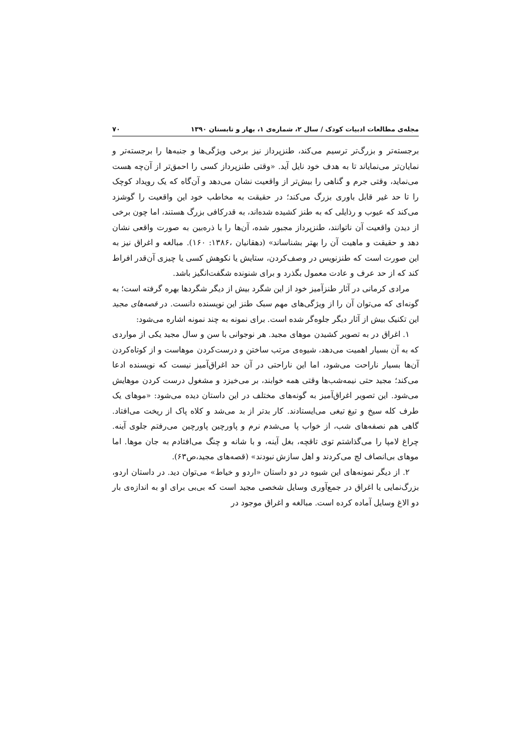مجله‌ی مطالعات ادبیات کودک / سال ۲، شماره‌ی ۱، بهار و تابستان ۱۳۹۰ ۷۰
برجسته‌تر و بزرگ‌تر ترسیم می‌کند، طنزپرداز نیز برخی ویژگی‌ها و جنبه‌ها را برجسته‌تر و نمایان‌تر می‌نمایاند تا به هدف خود نایل آید. «وقتی طنزپرداز کسی را احمق‌تر از آن‌چه هست می‌نماید، وقتی جرم و گناهی را بیش‌تر از واقعیت نشان می‌دهد و آن‌گاه که یک رویداد کوچک را تا حد غیر قابل باوری بزرگ می‌کند؛ در حقیقت به مخاطب خود این واقعیت را گوشزد می‌کند که عیوب و رذایلی که به طنز کشیده شده‌اند، به قدرکافی بزرگ هستند، اما چون برخی از دیدن واقعیت آن ناتوانند، طنزپرداز مجبور شده، آن‌ها را با ذره‌بین به صورت واقعی نشان دهد و حقیقت و ماهیت آن را بهتر بشناساند» (دهقانیان ،۱۳۸۶: ۱۶۰). مبالغه و اغراق نیز به این صورت است که طنزنویس در وصف‌کردن، ستایش یا نکوهش کسی یا چیزی آن‌قدر افراط کند که از حد عرف و عادت معمول بگذرد و برای شنونده شگفت‌انگیز باشد.
مرادی کرمانی در آثار طنزآمیز خود از این شگرد بیش از دیگر شگردها بهره گرفته است؛ به گونه‌ای که می‌توان آن را از ویژگی‌های مهم سبک طنز این نویسنده دانست. در قصه‌های مجید این تکنیک بیش از آثار دیگر جلوه‌گر شده است. برای نمونه به چند نمونه اشاره می‌شود:
۱. اغراق در به تصویر کشیدن موهای مجید. هر نوجوانی با سن و سال مجید یکی از مواردی که به آن بسیار اهمیت می‌دهد، شیوه‌ی مرتب ساختن و درست‌کردن موهاست و از کوتاه‌کردن آن‌ها بسیار ناراحت می‌شود، اما این ناراحتی در آن حد اغراق‌آمیز نیست که نویسنده ادعا می‌کند؛ مجید حتی نیمه‌شب‌ها وقتی همه خوابند، بر می‌خیزد و مشغول درست کردن موهایش می‌شود. این تصویر اغراق‌آمیز به گونه‌های مختلف در این داستان دیده می‌شود: «موهای یک طرف کله سیخ و تیغ تیغی می‌ایستادند. کار بدتر از بد می‌شد و کلاه پاک از ریخت می‌افتاد. گاهی هم نصفه‌های شب، از خواب پا می‌شدم نرم و پاورچین پاورچین می‌رفتم جلوی آینه. چراغ لامپا را می‌گذاشتم توی تاقچه، بغل آینه، و با شانه و چنگ می‌افتادم به جان موها. اما موهای بی‌انصاف لج می‌کردند و اهل سازش نبودند» (قصه‌های مجید،ص۶۳).
۲. از دیگر نمونه‌های این شیوه در دو داستان «اردو و خیاط» می‌توان دید. در داستان اردو، بزرگ‌نمایی یا اغراق در جمع‌آوری وسایل شخصی مجید است که بی‌بی برای او به اندازه‌ی بار دو الاغ وسایل آماده کرده است. مبالغه و اغراق موجود در